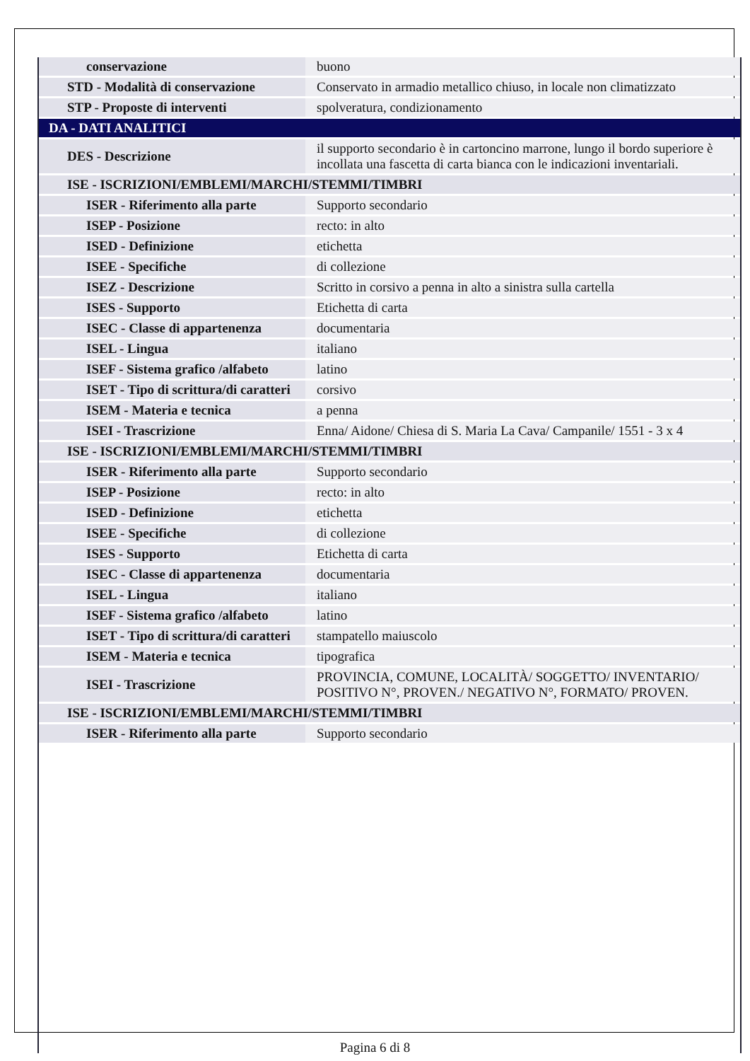| conservazione | buono |
| STD - Modalità di conservazione | Conservato in armadio metallico chiuso, in locale non climatizzato |
| STP - Proposte di interventi | spolveratura, condizionamento |
| DA - DATI ANALITICI | |
| DES - Descrizione | il supporto secondario è in cartoncino marrone, lungo il bordo superiore è incollata una fascetta di carta bianca con le indicazioni inventariali. |
| ISE - ISCRIZIONI/EMBLEMI/MARCHI/STEMMI/TIMBRI | |
| ISER - Riferimento alla parte | Supporto secondario |
| ISEP - Posizione | recto: in alto |
| ISED - Definizione | etichetta |
| ISEE - Specifiche | di collezione |
| ISEZ - Descrizione | Scritto in corsivo a penna in alto a sinistra sulla cartella |
| ISES - Supporto | Etichetta di carta |
| ISEC - Classe di appartenenza | documentaria |
| ISEL - Lingua | italiano |
| ISEF - Sistema grafico /alfabeto | latino |
| ISET - Tipo di scrittura/di caratteri | corsivo |
| ISEM - Materia e tecnica | a penna |
| ISEI - Trascrizione | Enna/ Aidone/ Chiesa di S. Maria La Cava/ Campanile/ 1551 - 3 x 4 |
| ISE - ISCRIZIONI/EMBLEMI/MARCHI/STEMMI/TIMBRI | |
| ISER - Riferimento alla parte | Supporto secondario |
| ISEP - Posizione | recto: in alto |
| ISED - Definizione | etichetta |
| ISEE - Specifiche | di collezione |
| ISES - Supporto | Etichetta di carta |
| ISEC - Classe di appartenenza | documentaria |
| ISEL - Lingua | italiano |
| ISEF - Sistema grafico /alfabeto | latino |
| ISET - Tipo di scrittura/di caratteri | stampatello maiuscolo |
| ISEM - Materia e tecnica | tipografica |
| ISEI - Trascrizione | PROVINCIA, COMUNE, LOCALITÀ/ SOGGETTO/ INVENTARIO/ POSITIVO N°, PROVEN./ NEGATIVO N°, FORMATO/ PROVEN. |
| ISE - ISCRIZIONI/EMBLEMI/MARCHI/STEMMI/TIMBRI | |
| ISER - Riferimento alla parte | Supporto secondario |
Pagina 6 di 8